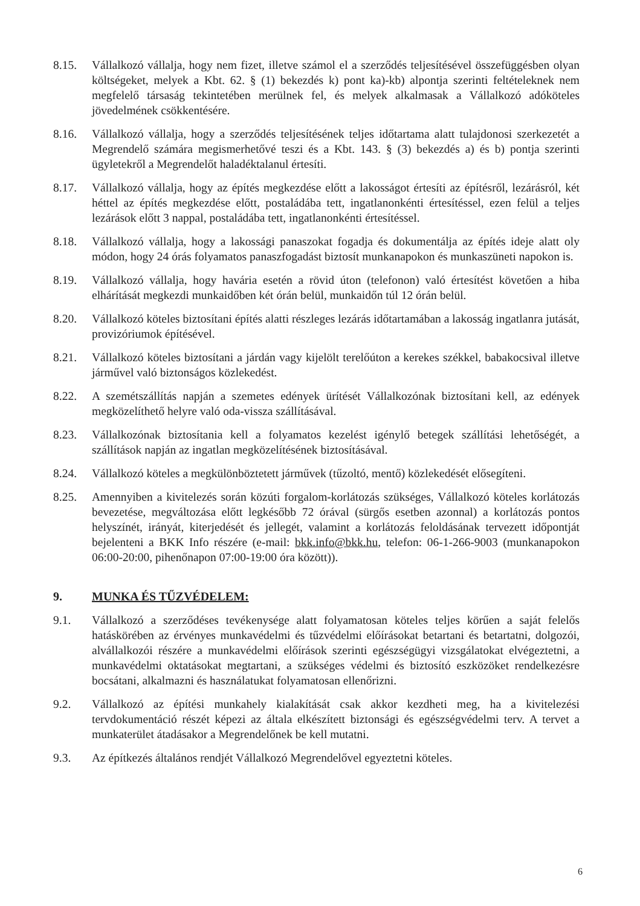8.15. Vállalkozó vállalja, hogy nem fizet, illetve számol el a szerződés teljesítésével összefüggésben olyan költségeket, melyek a Kbt. 62. § (1) bekezdés k) pont ka)-kb) alpontja szerinti feltételeknek nem megfelelő társaság tekintetében merülnek fel, és melyek alkalmasak a Vállalkozó adóköteles jövedelmének csökkentésére.
8.16. Vállalkozó vállalja, hogy a szerződés teljesítésének teljes időtartama alatt tulajdonosi szerkezetét a Megrendelő számára megismerhetővé teszi és a Kbt. 143. § (3) bekezdés a) és b) pontja szerinti ügyletekről a Megrendelőt haladéktalanul értesíti.
8.17. Vállalkozó vállalja, hogy az építés megkezdése előtt a lakosságot értesíti az építésről, lezárásról, két héttel az építés megkezdése előtt, postaládába tett, ingatlanonkénti értesítéssel, ezen felül a teljes lezárások előtt 3 nappal, postaládába tett, ingatlanonkénti értesítéssel.
8.18. Vállalkozó vállalja, hogy a lakossági panaszokat fogadja és dokumentálja az építés ideje alatt oly módon, hogy 24 órás folyamatos panaszfogadást biztosít munkanapokon és munkaszüneti napokon is.
8.19. Vállalkozó vállalja, hogy havária esetén a rövid úton (telefonon) való értesítést követően a hiba elhárítását megkezdi munkaidőben két órán belül, munkaidőn túl 12 órán belül.
8.20. Vállalkozó köteles biztosítani építés alatti részleges lezárás időtartamában a lakosság ingatlanra jutását, provizóriumok építésével.
8.21. Vállalkozó köteles biztosítani a járdán vagy kijelölt terelőúton a kerekes székkel, babakocsival illetve járművel való biztonságos közlekedést.
8.22. A szemétszállítás napján a szemetes edények ürítését Vállalkozónak biztosítani kell, az edények megközelíthető helyre való oda-vissza szállításával.
8.23. Vállalkozónak biztosítania kell a folyamatos kezelést igénylő betegek szállítási lehetőségét, a szállítások napján az ingatlan megközelítésének biztosításával.
8.24. Vállalkozó köteles a megkülönböztetett járművek (tűzoltó, mentő) közlekedését elősegíteni.
8.25. Amennyiben a kivitelezés során közúti forgalom-korlátozás szükséges, Vállalkozó köteles korlátozás bevezetése, megváltozása előtt legkésőbb 72 órával (sürgős esetben azonnal) a korlátozás pontos helyszínét, irányát, kiterjedését és jellegét, valamint a korlátozás feloldásának tervezett időpontját bejelenteni a BKK Info részére (e-mail: bkk.info@bkk.hu, telefon: 06-1-266-9003 (munkanapokon 06:00-20:00, pihenőnapon 07:00-19:00 óra között)).
9. MUNKA ÉS TŰZVÉDELEM:
9.1. Vállalkozó a szerződéses tevékenysége alatt folyamatosan köteles teljes körűen a saját felelős hatáskörében az érvényes munkavédelmi és tűzvédelmi előírásokat betartani és betartatni, dolgozói, alvállalkozói részére a munkavédelmi előírások szerinti egészségügyi vizsgálatokat elvégeztetni, a munkavédelmi oktatásokat megtartani, a szükséges védelmi és biztosító eszközöket rendelkezésre bocsátani, alkalmazni és használatukat folyamatosan ellenőrizni.
9.2. Vállalkozó az építési munkahely kialakítását csak akkor kezdheti meg, ha a kivitelezési tervdokumentáció részét képezi az általa elkészített biztonsági és egészségvédelmi terv. A tervet a munkaterület átadásakor a Megrendelőnek be kell mutatni.
9.3. Az építkezés általános rendjét Vállalkozó Megrendelővel egyeztetni köteles.
6